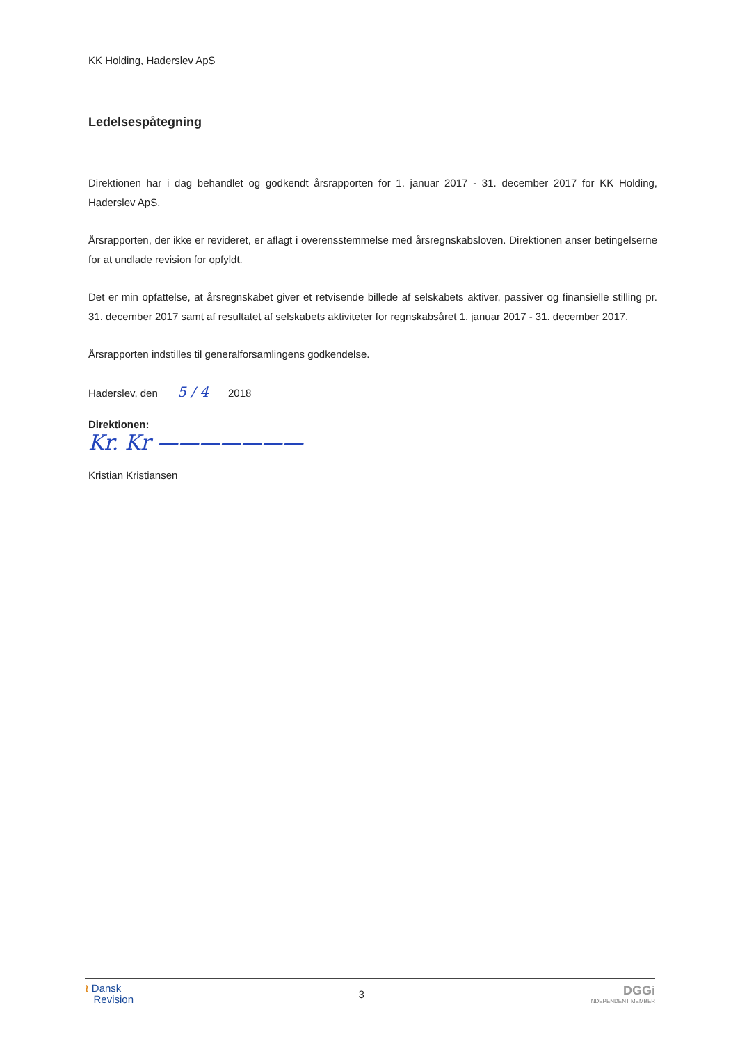KK Holding, Haderslev ApS
Ledelsespåtegning
Direktionen har i dag behandlet og godkendt årsrapporten for 1. januar 2017 - 31. december 2017 for KK Holding, Haderslev ApS.
Årsrapporten, der ikke er revideret, er aflagt i overensstemmelse med årsregnskabsloven. Direktionen anser betingelserne for at undlade revision for opfyldt.
Det er min opfattelse, at årsregnskabet giver et retvisende billede af selskabets aktiver, passiver og finansielle stilling pr. 31. december 2017 samt af resultatet af selskabets aktiviteter for regnskabsåret 1. januar 2017 - 31. december 2017.
Årsrapporten indstilles til generalforsamlingens godkendelse.
Haderslev, den 5 / 4 2018
Direktionen:
Kr. Kr ———————
Kristian Kristiansen
≀ Dansk
Revision
3
DGGi
INDEPENDENT MEMBER